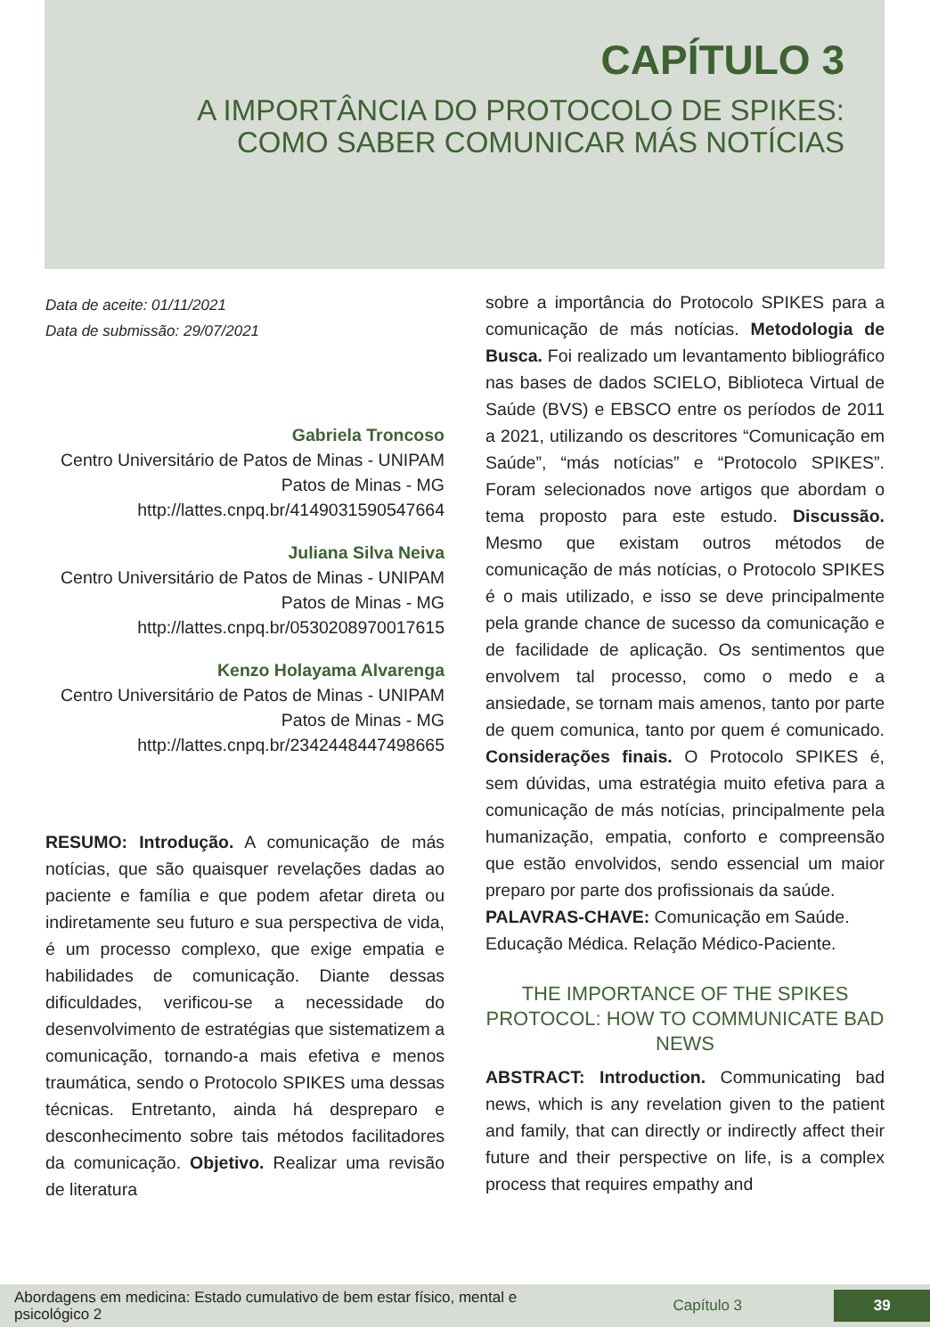CAPÍTULO 3
A IMPORTÂNCIA DO PROTOCOLO DE SPIKES:
COMO SABER COMUNICAR MÁS NOTÍCIAS
Data de aceite: 01/11/2021
Data de submissão: 29/07/2021
Gabriela Troncoso
Centro Universitário de Patos de Minas - UNIPAM
Patos de Minas - MG
http://lattes.cnpq.br/4149031590547664
Juliana Silva Neiva
Centro Universitário de Patos de Minas - UNIPAM
Patos de Minas - MG
http://lattes.cnpq.br/0530208970017615
Kenzo Holayama Alvarenga
Centro Universitário de Patos de Minas - UNIPAM
Patos de Minas - MG
http://lattes.cnpq.br/2342448447498665
RESUMO: Introdução. A comunicação de más notícias, que são quaisquer revelações dadas ao paciente e família e que podem afetar direta ou indiretamente seu futuro e sua perspectiva de vida, é um processo complexo, que exige empatia e habilidades de comunicação. Diante dessas dificuldades, verificou-se a necessidade do desenvolvimento de estratégias que sistematizem a comunicação, tornando-a mais efetiva e menos traumática, sendo o Protocolo SPIKES uma dessas técnicas. Entretanto, ainda há despreparo e desconhecimento sobre tais métodos facilitadores da comunicação. Objetivo. Realizar uma revisão de literatura
sobre a importância do Protocolo SPIKES para a comunicação de más notícias. Metodologia de Busca. Foi realizado um levantamento bibliográfico nas bases de dados SCIELO, Biblioteca Virtual de Saúde (BVS) e EBSCO entre os períodos de 2011 a 2021, utilizando os descritores “Comunicação em Saúde”, “más notícias” e “Protocolo SPIKES”. Foram selecionados nove artigos que abordam o tema proposto para este estudo. Discussão. Mesmo que existam outros métodos de comunicação de más notícias, o Protocolo SPIKES é o mais utilizado, e isso se deve principalmente pela grande chance de sucesso da comunicação e de facilidade de aplicação. Os sentimentos que envolvem tal processo, como o medo e a ansiedade, se tornam mais amenos, tanto por parte de quem comunica, tanto por quem é comunicado. Considerações finais. O Protocolo SPIKES é, sem dúvidas, uma estratégia muito efetiva para a comunicação de más notícias, principalmente pela humanização, empatia, conforto e compreensão que estão envolvidos, sendo essencial um maior preparo por parte dos profissionais da saúde.
PALAVRAS-CHAVE: Comunicação em Saúde. Educação Médica. Relação Médico-Paciente.
THE IMPORTANCE OF THE SPIKES PROTOCOL: HOW TO COMMUNICATE BAD NEWS
ABSTRACT: Introduction. Communicating bad news, which is any revelation given to the patient and family, that can directly or indirectly affect their future and their perspective on life, is a complex process that requires empathy and
Abordagens em medicina: Estado cumulativo de bem estar físico, mental e psicológico 2
Capítulo 3
39